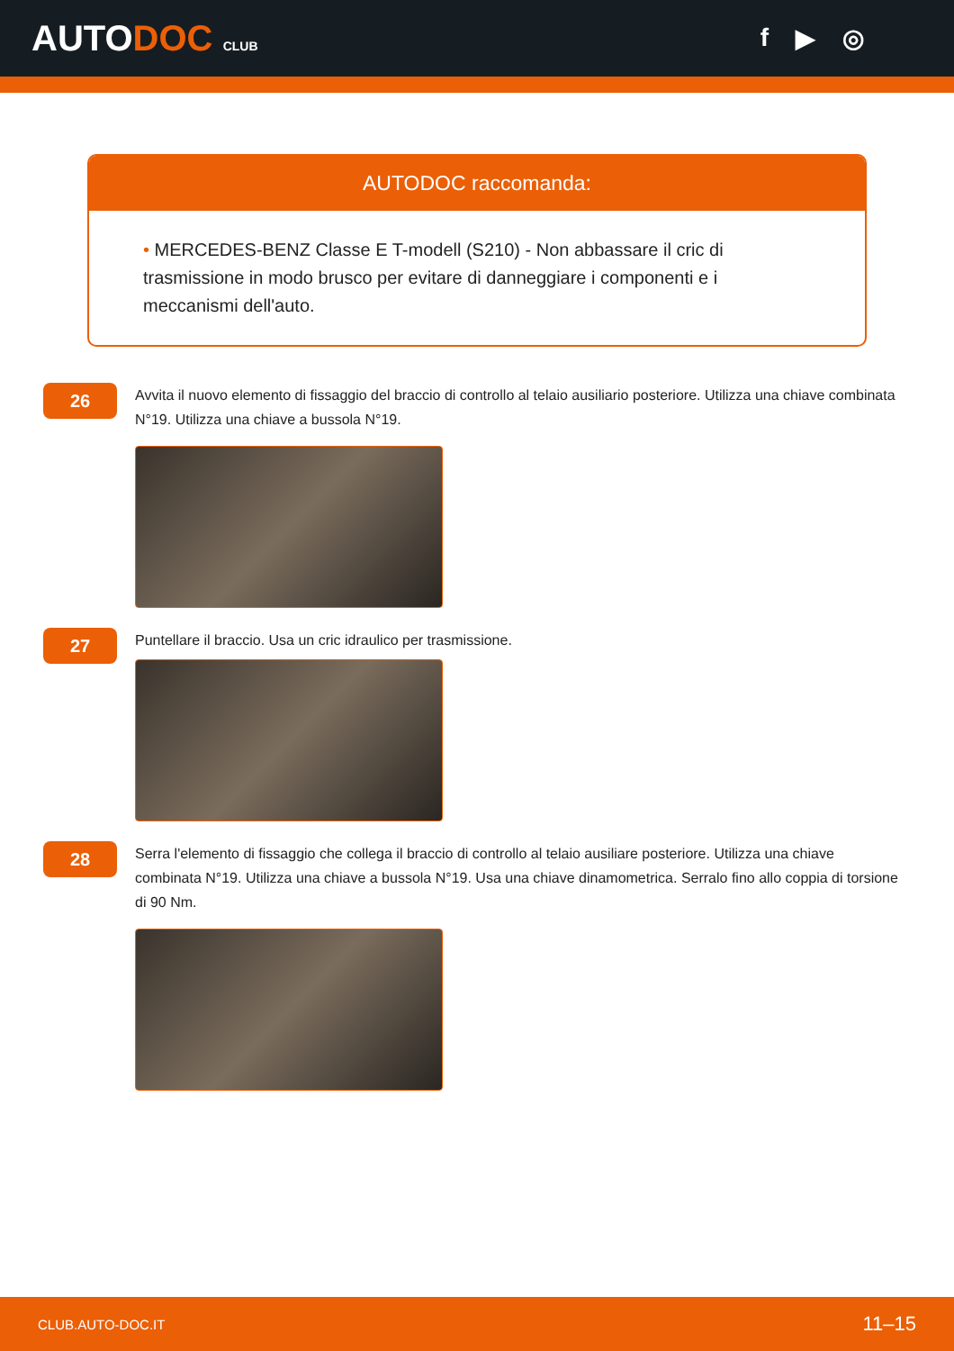AUTODOC CLUB
f ▶ ◎
AUTODOC raccomanda:
• MERCEDES-BENZ Classe E T-modell (S210) - Non abbassare il cric di trasmissione in modo brusco per evitare di danneggiare i componenti e i meccanismi dell'auto.
26
Avvita il nuovo elemento di fissaggio del braccio di controllo al telaio ausiliario posteriore. Utilizza una chiave combinata N°19. Utilizza una chiave a bussola N°19.
27
Puntellare il braccio. Usa un cric idraulico per trasmissione.
28
Serra l'elemento di fissaggio che collega il braccio di controllo al telaio ausiliare posteriore. Utilizza una chiave combinata N°19. Utilizza una chiave a bussola N°19. Usa una chiave dinamometrica. Serralo fino allo coppia di torsione di 90 Nm.
CLUB.AUTO-DOC.IT 11–15